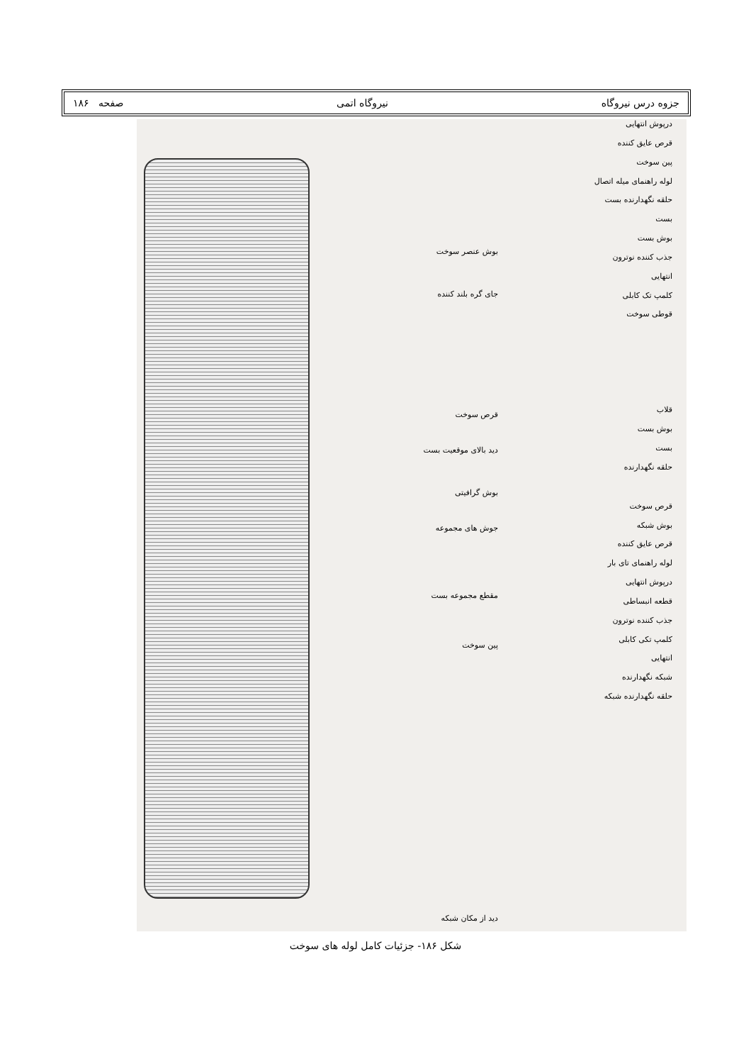جزوه درس نیروگاه نیروگاه اتمی صفحه ۱۸۶
درپوش انتهایی
قرص عایق کننده
پین سوخت
لوله راهنمای میله اتصال
حلقه نگهدارنده بست
بست
بوش بست
جذب کننده نوترون
انتهایی
کلمپ تک کابلی
قوطی سوخت
قلاب
بوش بست
بست
حلقه نگهدارنده
قرص سوخت
بوش شبکه
قرص عایق کننده
لوله راهنمای تای بار
درپوش انتهایی
قطعه انبساطی
جذب کننده نوترون
کلمپ تکی کابلی
انتهایی
شبکه نگهدارنده
حلقه نگهدارنده شبکه
بوش عنصر سوخت
جای گره بلند کننده
قرص سوخت
دید بالای موقعیت بست
بوش گرافیتی
جوش های مجموعه
مقطع مجموعه بست
پین سوخت
دید از مکان شبکه
شکل ۱۸۶- جزئیات کامل لوله های سوخت